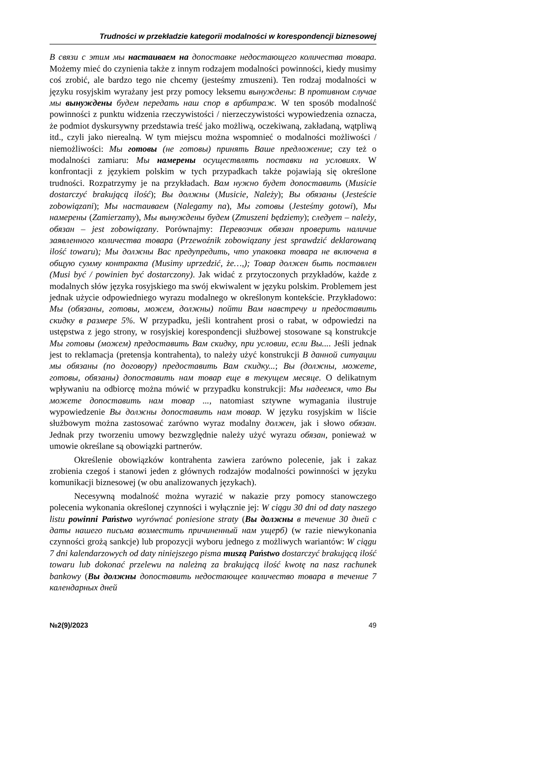Trudności w przekładzie kategorii modalności w korespondencji biznesowej
В связи с этим мы настаиваем на допоставке недостающего количества товара. Możemy mieć do czynienia także z innym rodzajem modalności powinności, kiedy musimy coś zrobić, ale bardzo tego nie chcemy (jesteśmy zmuszeni). Ten rodzaj modalności w języku rosyjskim wyrażany jest przy pomocy leksemu вынуждены: В противном случае мы вынуждены будем передать наш спор в арбитраж. W ten sposób modalność powinności z punktu widzenia rzeczywistości / nierzeczywistości wypowiedzenia oznacza, że podmiot dyskursywny przedstawia treść jako możliwą, oczekiwaną, zakładaną, wątpliwą itd., czyli jako nierealną. W tym miejscu można wspomnieć o modalności możliwości / niemożliwości: Мы готовы (не готовы) принять Ваше предложение; czy też o modalności zamiaru: Мы намерены осуществлять поставки на условиях. W konfrontacji z językiem polskim w tych przypadkach także pojawiają się określone trudności. Rozpatrzymy je na przykładach. Вам нужно будет допоставить (Musicie dostarczyć brakującą ilość); Вы должны (Musicie, Należy); Вы обязаны (Jesteście zobowiązani); Мы настаиваем (Nalegamy na), Мы готовы (Jesteśmy gotowi), Мы намерены (Zamierzamy), Мы вынуждены будем (Zmuszeni będziemy); следует – należy, обязан – jest zobowiązany. Porównajmy: Перевозчик обязан проверить наличие заявленного количества товара (Przewoźnik zobowiązany jest sprawdzić deklarowaną ilość towaru); Мы должны Вас предупредить, что упаковка товара не включена в общую сумму контракта (Musimy uprzedzić, że…,); Товар должен быть поставлен (Musi być / powinien być dostarczony). Jak widać z przytoczonych przykładów, każde z modalnych słów języka rosyjskiego ma swój ekwiwalent w języku polskim. Problemem jest jednak użycie odpowiedniego wyrazu modalnego w określonym kontekście. Przykładowo: Мы (обязаны, готовы, можем, должны) пойти Вам навстречу и предоставить скидку в размере 5%. W przypadku, jeśli kontrahent prosi o rabat, w odpowiedzi na ustępstwa z jego strony, w rosyjskiej korespondencji służbowej stosowane są konstrukcje Мы готовы (можем) предоставить Вам скидку, при условии, если Вы.... Jeśli jednak jest to reklamacja (pretensja kontrahenta), to należy użyć konstrukcji В данной ситуации мы обязаны (по договору) предоставить Вам скидку...; Вы (должны, можете, готовы, обязаны) допоставить нам товар еще в текущем месяце. O delikatnym wpływaniu na odbiorcę można mówić w przypadku konstrukcji: Мы надеемся, что Вы можете допоставить нам товар ..., natomiast sztywne wymagania ilustruje wypowiedzenie Вы должны допоставить нам товар. W języku rosyjskim w liście służbowym można zastosować zarówno wyraz modalny должен, jak i słowo обязан. Jednak przy tworzeniu umowy bezwzględnie należy użyć wyrazu обязан, ponieważ w umowie określane są obowiązki partnerów.
Określenie obowiązków kontrahenta zawiera zarówno polecenie, jak i zakaz zrobienia czegoś i stanowi jeden z głównych rodzajów modalności powinności w języku komunikacji biznesowej (w obu analizowanych językach).
Necesywną modalność można wyrazić w nakazie przy pomocy stanowczego polecenia wykonania określonej czynności i wyłącznie jej: W ciągu 30 dni od daty naszego listu powinni Państwo wyrównać poniesione straty (Вы должны в течение 30 дней с даты нашего письма возместить причиненный нам ущерб) (w razie niewykonania czynności grożą sankcje) lub propozycji wyboru jednego z możliwych wariantów: W ciągu 7 dni kalendarzowych od daty niniejszego pisma muszą Państwo dostarczyć brakującą ilość towaru lub dokonać przelewu na należną za brakującą ilość kwotę na nasz rachunek bankowy (Вы должны допоставить недостающее количество товара в течение 7 календарных дней
№2(9)/2023 49